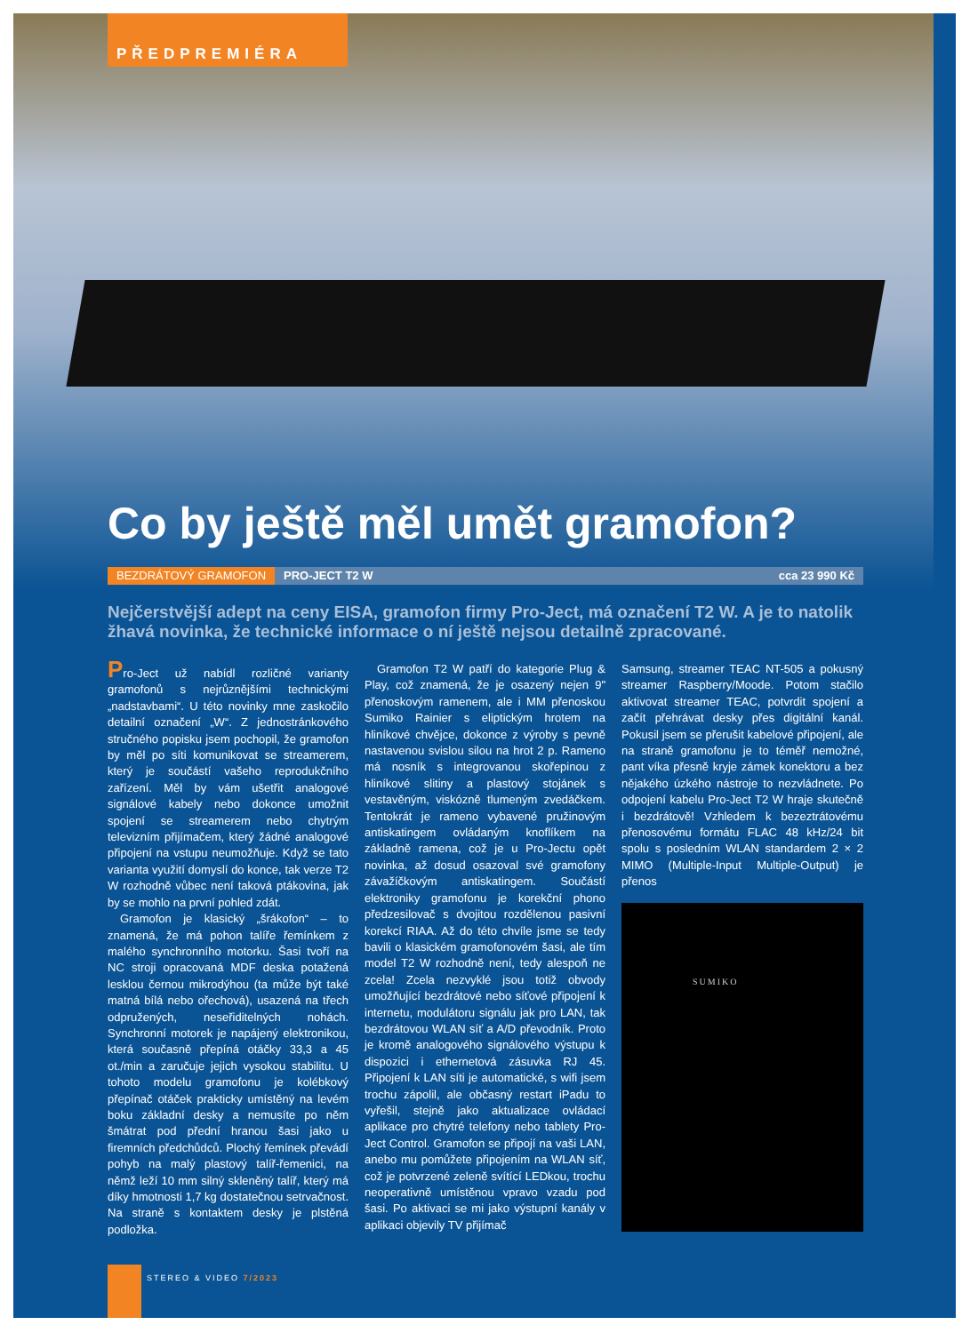PŘEDPREMIÉRA
Co by ještě měl umět gramofon?
BEZDRÁTOVÝ GRAMOFON PRO-JECT T2 W cca 23 990 Kč
Nejčerstvější adept na ceny EISA, gramofon firmy Pro-Ject, má označení T2 W. A je to natolik žhavá novinka, že technické informace o ní ještě nejsou detailně zpracované.
Pro-Ject už nabídl rozličné varianty gramofonů s nejrůznějšími technickými „nadstavbami“. U této novinky mne zaskočilo detailní označení „W“. Z jednostránkového stručného popisku jsem pochopil, že gramofon by měl po síti komunikovat se streamerem, který je součástí vašeho reprodukčního zařízení. Měl by vám ušetřit analogové signálové kabely nebo dokonce umožnit spojení se streamerem nebo chytrým televizním přijímačem, který žádné analogové připojení na vstupu neumožňuje. Když se tato varianta využití domyslí do konce, tak verze T2 W rozhodně vůbec není taková ptákovina, jak by se mohlo na první pohled zdát.
Gramofon je klasický „šrákofon“ – to znamená, že má pohon talíře řemínkem z malého synchronního motorku. Šasi tvoří na NC stroji opracovaná MDF deska potažená lesklou černou mikrodýhou (ta může být také matná bílá nebo ořechová), usazená na třech odpružených, neseřiditelných nohách. Synchronní motorek je napájený elektronikou, která současně přepíná otáčky 33,3 a 45 ot./min a zaručuje jejich vysokou stabilitu. U tohoto modelu gramofonu je kolébkový přepínač otáček prakticky umístěný na levém boku základní desky a nemusíte po něm šmátrat pod přední hranou šasi jako u firemních předchůdců. Plochý řemínek převádí pohyb na malý plastový talíř-řemenici, na němž leží 10 mm silný skleněný talíř, který má díky hmotnosti 1,7 kg dostatečnou setrvačnost. Na straně s kontaktem desky je plstěná podložka.
Gramofon T2 W patří do kategorie Plug & Play, což znamená, že je osazený nejen 9" přenoskovým ramenem, ale i MM přenoskou Sumiko Rainier s eliptickým hrotem na hliníkové chvějce, dokonce z výroby s pevně nastavenou svislou silou na hrot 2 p. Rameno má nosník s integrovanou skořepinou z hliníkové slitiny a plastový stojánek s vestavěným, viskózně tlumeným zvedáčkem. Tentokrát je rameno vybavené pružinovým antiskatingem ovládaným knoflíkem na základně ramena, což je u Pro-Jectu opět novinka, až dosud osazoval své gramofony závažíčkovým antiskatingem. Součástí elektroniky gramofonu je korekční phono předzesilovač s dvojitou rozdělenou pasivní korekcí RIAA. Až do této chvíle jsme se tedy bavili o klasickém gramofonovém šasi, ale tím model T2 W rozhodně není, tedy alespoň ne zcela! Zcela nezvyklé jsou totiž obvody umožňující bezdrátové nebo síťové připojení k internetu, modulátoru signálu jak pro LAN, tak bezdrátovou WLAN síť a A/D převodník. Proto je kromě analogového signálového výstupu k dispozici i ethernetová zásuvka RJ 45. Připojení k LAN síti je automatické, s wifi jsem trochu zápolil, ale občasný restart iPadu to vyřešil, stejně jako aktualizace ovládací aplikace pro chytré telefony nebo tablety Pro-Ject Control. Gramofon se připojí na vaši LAN, anebo mu pomůžete připojením na WLAN síť, což je potvrzené zeleně svítící LEDkou, trochu neoperativně umístěnou vpravo vzadu pod šasi. Po aktivaci se mi jako výstupní kanály v aplikaci objevily TV přijímač
Samsung, streamer TEAC NT-505 a pokusný streamer Raspberry/Moode. Potom stačilo aktivovat streamer TEAC, potvrdit spojení a začít přehrávat desky přes digitální kanál. Pokusil jsem se přerušit kabelové připojení, ale na straně gramofonu je to téměř nemožné, pant víka přesně kryje zámek konektoru a bez nějakého úzkého nástroje to nezvládnete. Po odpojení kabelu Pro-Ject T2 W hraje skutečně i bezdrátově! Vzhledem k bezeztrátovému přenosovému formátu FLAC 48 kHz/24 bit spolu s posledním WLAN standardem 2 × 2 MIMO (Multiple-Input Multiple-Output) je přenos
SUMIKO
STEREO & VIDEO 7/2023